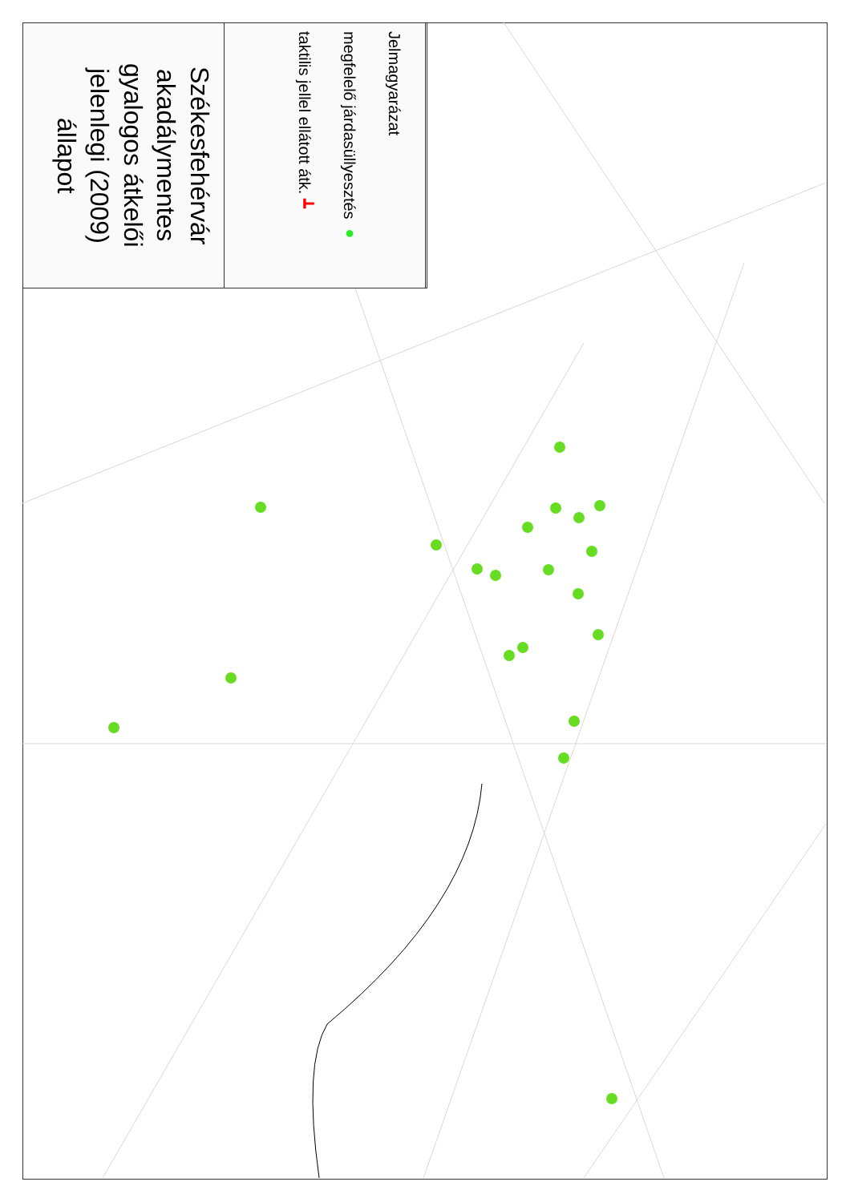Székesfehérvár akadálymentes gyalogos átkelői jelenlegi (2009) állapot
Jelmagyarázat
megfelelő járdasüllyesztés ●
taktilis jellel ellátott átk. ┻